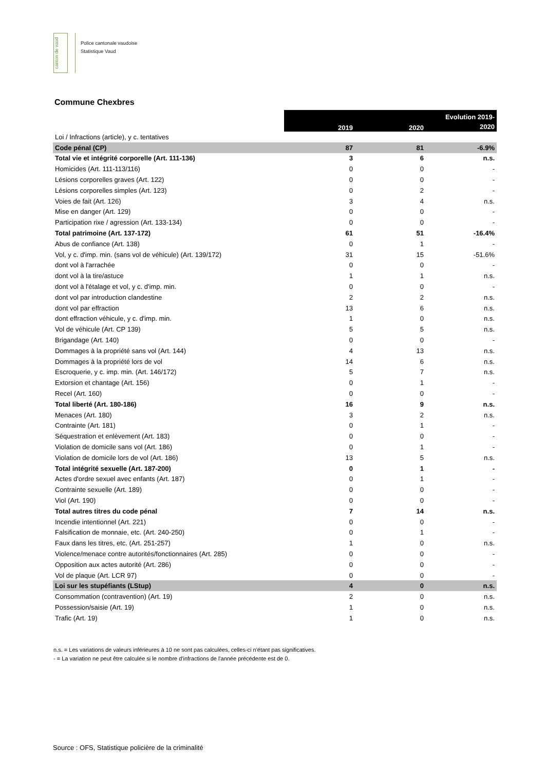canton de vaud
Police cantonale vaudoise
Statistique Vaud
Commune Chexbres
| | 2019 | 2020 | Evolution 2019- 2020 |
| Loi / Infractions (article), y c. tentatives | | | |
| Code pénal (CP) | 87 | 81 | -6.9% |
| Total vie et intégrité corporelle (Art. 111-136) | 3 | 6 | n.s. |
| Homicides (Art. 111-113/116) | 0 | 0 | - |
| Lésions corporelles graves (Art. 122) | 0 | 0 | - |
| Lésions corporelles simples (Art. 123) | 0 | 2 | - |
| Voies de fait (Art. 126) | 3 | 4 | n.s. |
| Mise en danger (Art. 129) | 0 | 0 | - |
| Participation rixe / agression (Art. 133-134) | 0 | 0 | - |
| Total patrimoine (Art. 137-172) | 61 | 51 | -16.4% |
| Abus de confiance (Art. 138) | 0 | 1 | - |
| Vol, y c. d'imp. min. (sans vol de véhicule) (Art. 139/172) | 31 | 15 | -51.6% |
| dont vol à l'arrachée | 0 | 0 | - |
| dont vol à la tire/astuce | 1 | 1 | n.s. |
| dont vol à l'étalage et vol, y c. d'imp. min. | 0 | 0 | - |
| dont vol par introduction clandestine | 2 | 2 | n.s. |
| dont vol par effraction | 13 | 6 | n.s. |
| dont effraction véhicule, y c. d'imp. min. | 1 | 0 | n.s. |
| Vol de véhicule (Art. CP 139) | 5 | 5 | n.s. |
| Brigandage (Art. 140) | 0 | 0 | - |
| Dommages à la propriété sans vol (Art. 144) | 4 | 13 | n.s. |
| Dommages à la propriété lors de vol | 14 | 6 | n.s. |
| Escroquerie, y c. imp. min. (Art. 146/172) | 5 | 7 | n.s. |
| Extorsion et chantage (Art. 156) | 0 | 1 | - |
| Recel (Art. 160) | 0 | 0 | - |
| Total liberté (Art. 180-186) | 16 | 9 | n.s. |
| Menaces (Art. 180) | 3 | 2 | n.s. |
| Contrainte (Art. 181) | 0 | 1 | - |
| Séquestration et enlèvement (Art. 183) | 0 | 0 | - |
| Violation de domicile sans vol (Art. 186) | 0 | 1 | - |
| Violation de domicile lors de vol (Art. 186) | 13 | 5 | n.s. |
| Total intégrité sexuelle (Art. 187-200) | 0 | 1 | - |
| Actes d'ordre sexuel avec enfants (Art. 187) | 0 | 1 | - |
| Contrainte sexuelle (Art. 189) | 0 | 0 | - |
| Viol (Art. 190) | 0 | 0 | - |
| Total autres titres du code pénal | 7 | 14 | n.s. |
| Incendie intentionnel (Art. 221) | 0 | 0 | - |
| Falsification de monnaie, etc. (Art. 240-250) | 0 | 1 | - |
| Faux dans les titres, etc. (Art. 251-257) | 1 | 0 | n.s. |
| Violence/menace contre autorités/fonctionnaires (Art. 285) | 0 | 0 | - |
| Opposition aux actes autorité (Art. 286) | 0 | 0 | - |
| Vol de plaque (Art. LCR 97) | 0 | 0 | - |
| Loi sur les stupéfiants (LStup) | 4 | 0 | n.s. |
| Consommation (contravention) (Art. 19) | 2 | 0 | n.s. |
| Possession/saisie (Art. 19) | 1 | 0 | n.s. |
| Trafic (Art. 19) | 1 | 0 | n.s. |
n.s. = Les variations de valeurs inférieures à 10 ne sont pas calculées, celles-ci n'étant pas significatives.
- = La variation ne peut être calculée si le nombre d'infractions de l'année précédente est de 0.
Source : OFS, Statistique policière de la criminalité